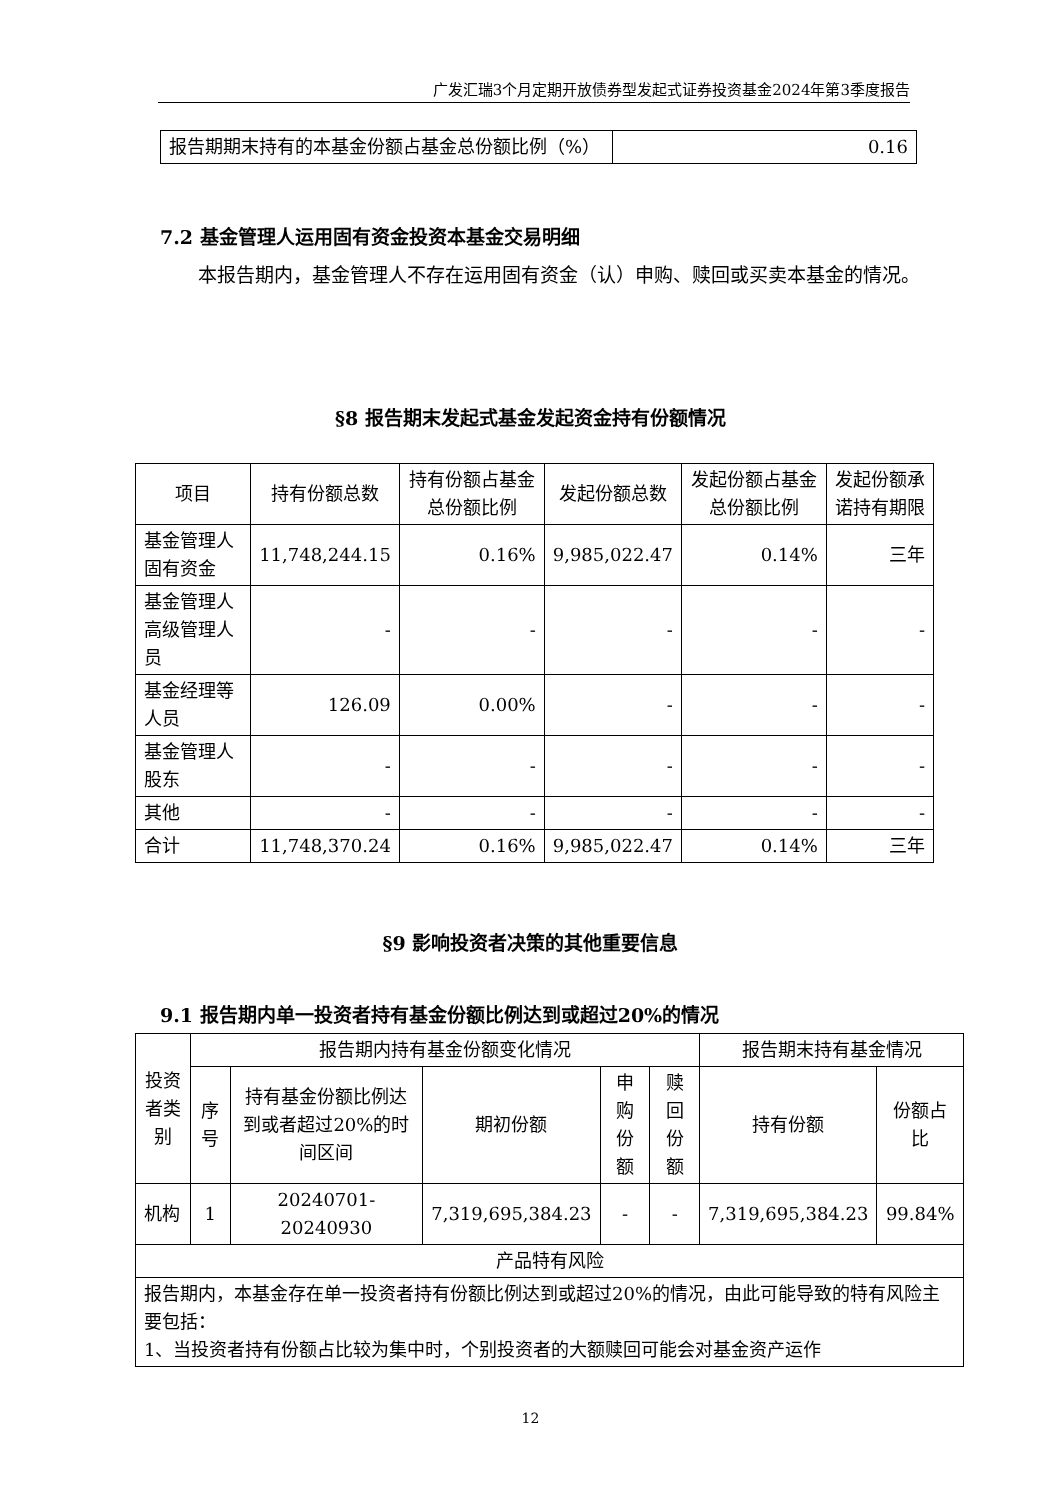广发汇瑞3个月定期开放债券型发起式证券投资基金2024年第3季度报告
| 报告期期末持有的本基金份额占基金总份额比例（%） | 0.16 |
7.2 基金管理人运用固有资金投资本基金交易明细
本报告期内，基金管理人不存在运用固有资金（认）申购、赎回或买卖本基金的情况。
§8 报告期末发起式基金发起资金持有份额情况
| 项目 | 持有份额总数 | 持有份额占基金总份额比例 | 发起份额总数 | 发起份额占基金总份额比例 | 发起份额承诺持有期限 |
| --- | --- | --- | --- | --- | --- |
| 基金管理人固有资金 | 11,748,244.15 | 0.16% | 9,985,022.47 | 0.14% | 三年 |
| 基金管理人高级管理人员 | - | - | - | - | - |
| 基金经理等人员 | 126.09 | 0.00% | - | - | - |
| 基金管理人股东 | - | - | - | - | - |
| 其他 | - | - | - | - | - |
| 合计 | 11,748,370.24 | 0.16% | 9,985,022.47 | 0.14% | 三年 |
§9 影响投资者决策的其他重要信息
9.1 报告期内单一投资者持有基金份额比例达到或超过20%的情况
| 投资者类别 | 报告期内持有基金份额变化情况 | | | | | 报告期末持有基金情况 | |
| --- | --- | --- | --- | --- | --- | --- | --- |
| | 序号 | 持有基金份额比例达到或者超过20%的时间区间 | 期初份额 | 申购份额 | 赎回份额 | 持有份额 | 份额占比 |
| 机构 | 1 | 20240701-20240930 | 7,319,695,384.23 | - | - | 7,319,695,384.23 | 99.84% |
| 产品特有风险 | | | | | | | |
| 报告期内，本基金存在单一投资者持有份额比例达到或超过20%的情况，由此可能导致的特有风险主要包括： 1、当投资者持有份额占比较为集中时，个别投资者的大额赎回可能会对基金资产运作 | | | | | | | |
12